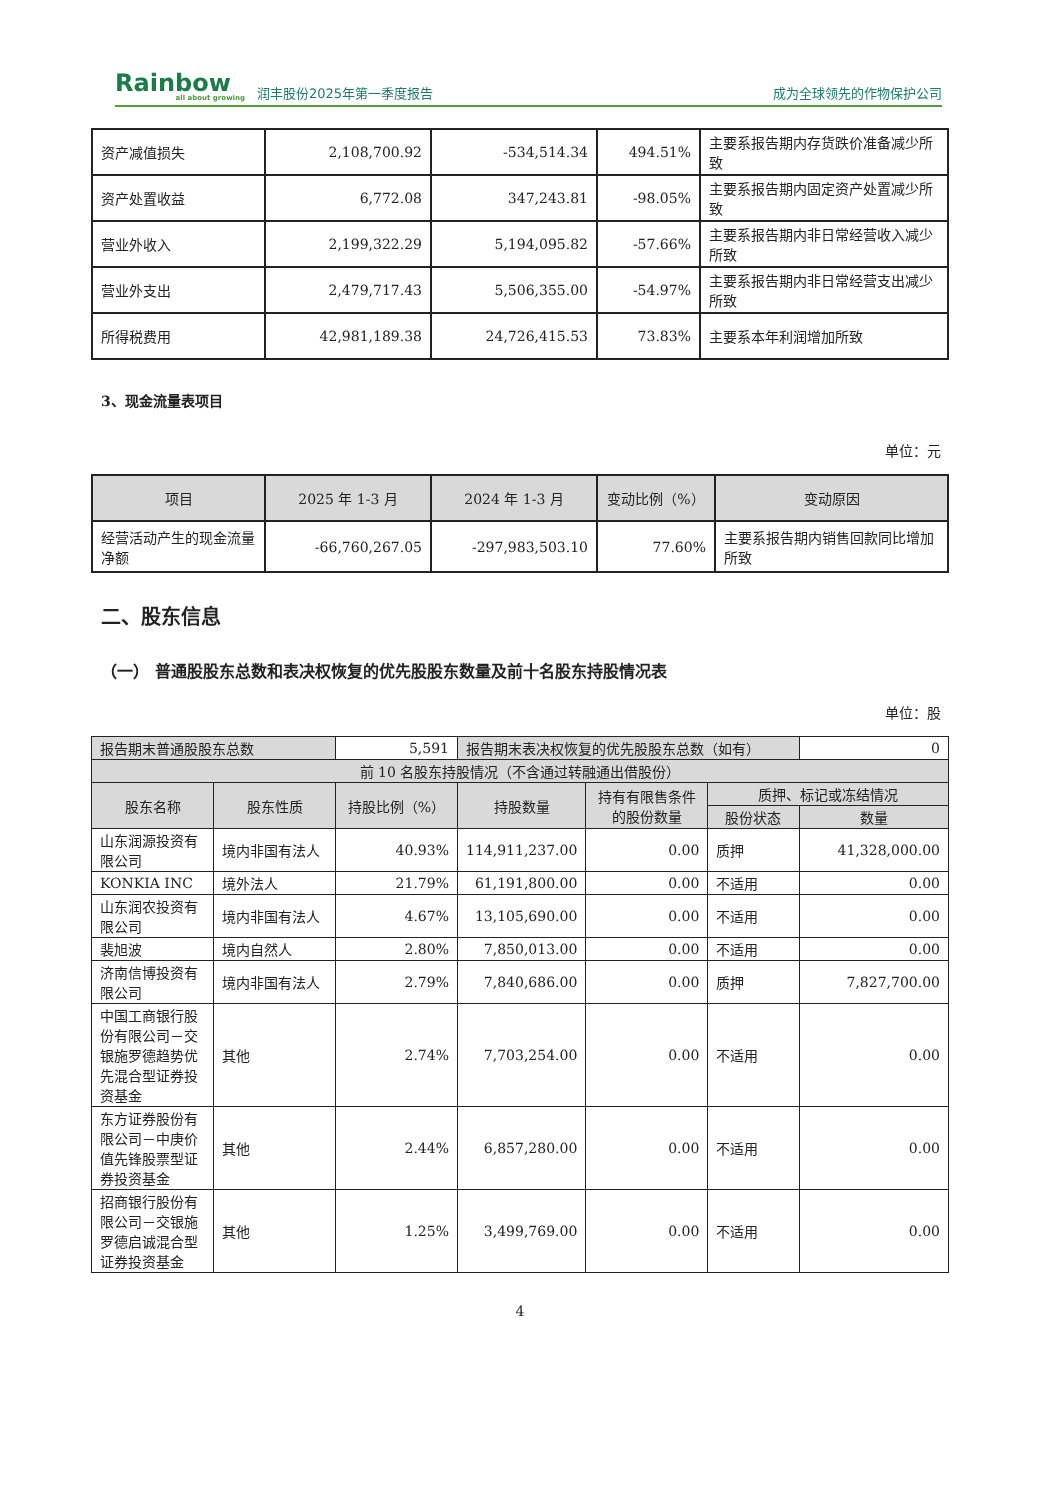Rainbow
all about growing
润丰股份2025年第一季度报告
成为全球领先的作物保护公司
| 资产减值损失 | 2,108,700.92 | -534,514.34 | 494.51% | 主要系报告期内存货跌价准备减少所致 |
| 资产处置收益 | 6,772.08 | 347,243.81 | -98.05% | 主要系报告期内固定资产处置减少所致 |
| 营业外收入 | 2,199,322.29 | 5,194,095.82 | -57.66% | 主要系报告期内非日常经营收入减少所致 |
| 营业外支出 | 2,479,717.43 | 5,506,355.00 | -54.97% | 主要系报告期内非日常经营支出减少所致 |
| 所得税费用 | 42,981,189.38 | 24,726,415.53 | 73.83% | 主要系本年利润增加所致 |
3、现金流量表项目
单位：元
| 项目 | 2025 年 1-3 月 | 2024 年 1-3 月 | 变动比例（%） | 变动原因 |
| --- | --- | --- | --- | --- |
| 经营活动产生的现金流量净额 | -66,760,267.05 | -297,983,503.10 | 77.60% | 主要系报告期内销售回款同比增加所致 |
二、股东信息
（一） 普通股股东总数和表决权恢复的优先股股东数量及前十名股东持股情况表
单位：股
| 报告期末普通股股东总数 | | 5,591 | 报告期末表决权恢复的优先股股东总数（如有） | | | 0 |
| 前 10 名股东持股情况（不含通过转融通出借股份） | | | | | | |
| 股东名称 | 股东性质 | 持股比例（%） | 持股数量 | 持有有限售条件的股份数量 | 质押、标记或冻结情况 | |
| | | | | | 股份状态 | 数量 |
| 山东润源投资有限公司 | 境内非国有法人 | 40.93% | 114,911,237.00 | 0.00 | 质押 | 41,328,000.00 |
| KONKIA INC | 境外法人 | 21.79% | 61,191,800.00 | 0.00 | 不适用 | 0.00 |
| 山东润农投资有限公司 | 境内非国有法人 | 4.67% | 13,105,690.00 | 0.00 | 不适用 | 0.00 |
| 裴旭波 | 境内自然人 | 2.80% | 7,850,013.00 | 0.00 | 不适用 | 0.00 |
| 济南信博投资有限公司 | 境内非国有法人 | 2.79% | 7,840,686.00 | 0.00 | 质押 | 7,827,700.00 |
| 中国工商银行股份有限公司－交银施罗德趋势优先混合型证券投资基金 | 其他 | 2.74% | 7,703,254.00 | 0.00 | 不适用 | 0.00 |
| 东方证券股份有限公司－中庚价值先锋股票型证券投资基金 | 其他 | 2.44% | 6,857,280.00 | 0.00 | 不适用 | 0.00 |
| 招商银行股份有限公司－交银施罗德启诚混合型证券投资基金 | 其他 | 1.25% | 3,499,769.00 | 0.00 | 不适用 | 0.00 |
4